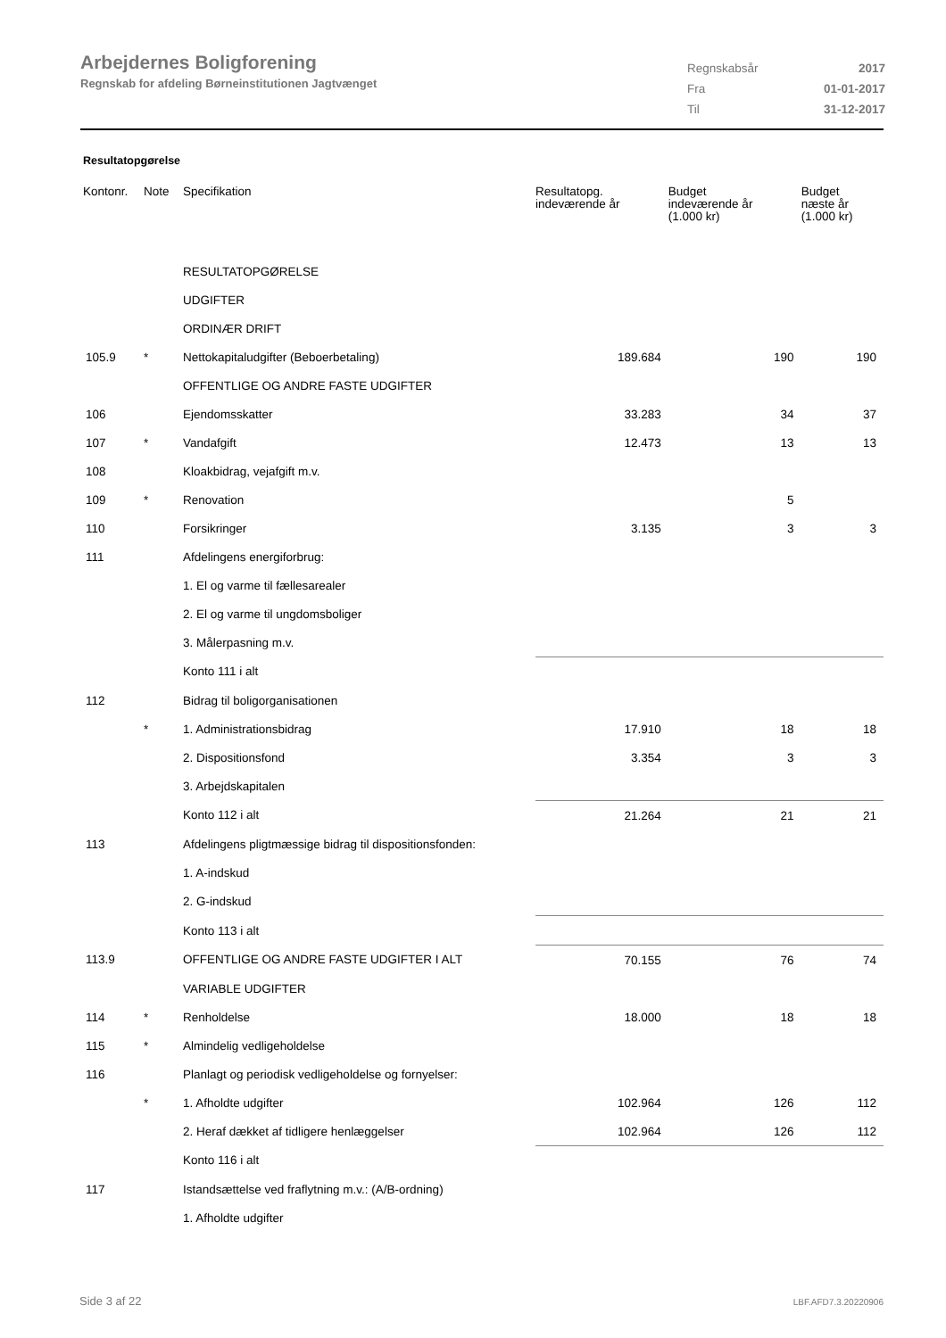Arbejdernes Boligforening
Regnskab for afdeling Børneinstitutionen Jagtvænget
| Regnskabsår | 2017 |
| Fra | 01-01-2017 |
| Til | 31-12-2017 |
Resultatopgørelse
| Kontonr. | Note | Specifikation | Resultatopg. indeværende år | Budget indeværende år (1.000 kr) | Budget næste år (1.000 kr) |
| --- | --- | --- | --- | --- | --- |
| | | RESULTATOPGØRELSE | | | |
| | | UDGIFTER | | | |
| | | ORDINÆR DRIFT | | | |
| 105.9 | * | Nettokapitaludgifter (Beboerbetaling) | 189.684 | 190 | 190 |
| | | OFFENTLIGE OG ANDRE FASTE UDGIFTER | | | |
| 106 | | Ejendomsskatter | 33.283 | 34 | 37 |
| 107 | * | Vandafgift | 12.473 | 13 | 13 |
| 108 | | Kloakbidrag, vejafgift m.v. | | | |
| 109 | * | Renovation | | 5 | |
| 110 | | Forsikringer | 3.135 | 3 | 3 |
| 111 | | Afdelingens energiforbrug: | | | |
| | | 1. El og varme til fællesarealer | | | |
| | | 2. El og varme til ungdomsboliger | | | |
| | | 3. Målerpasning m.v. | | | |
| | | Konto 111 i alt | | | |
| 112 | | Bidrag til boligorganisationen | | | |
| | * | 1. Administrationsbidrag | 17.910 | 18 | 18 |
| | | 2. Dispositionsfond | 3.354 | 3 | 3 |
| | | 3. Arbejdskapitalen | | | |
| | | Konto 112 i alt | 21.264 | 21 | 21 |
| 113 | | Afdelingens pligtmæssige bidrag til dispositionsfonden: | | | |
| | | 1. A-indskud | | | |
| | | 2. G-indskud | | | |
| | | Konto 113 i alt | | | |
| 113.9 | | OFFENTLIGE OG ANDRE FASTE UDGIFTER I ALT | 70.155 | 76 | 74 |
| | | VARIABLE UDGIFTER | | | |
| 114 | * | Renholdelse | 18.000 | 18 | 18 |
| 115 | * | Almindelig vedligeholdelse | | | |
| 116 | | Planlagt og periodisk vedligeholdelse og fornyelser: | | | |
| | * | 1. Afholdte udgifter | 102.964 | 126 | 112 |
| | | 2. Heraf dækket af tidligere henlæggelser | 102.964 | 126 | 112 |
| | | Konto 116 i alt | | | |
| 117 | | Istandsættelse ved fraflytning m.v.: (A/B-ordning) | | | |
| | | 1. Afholdte udgifter | | | |
Side 3 af 22 LBF.AFD7.3.20220906